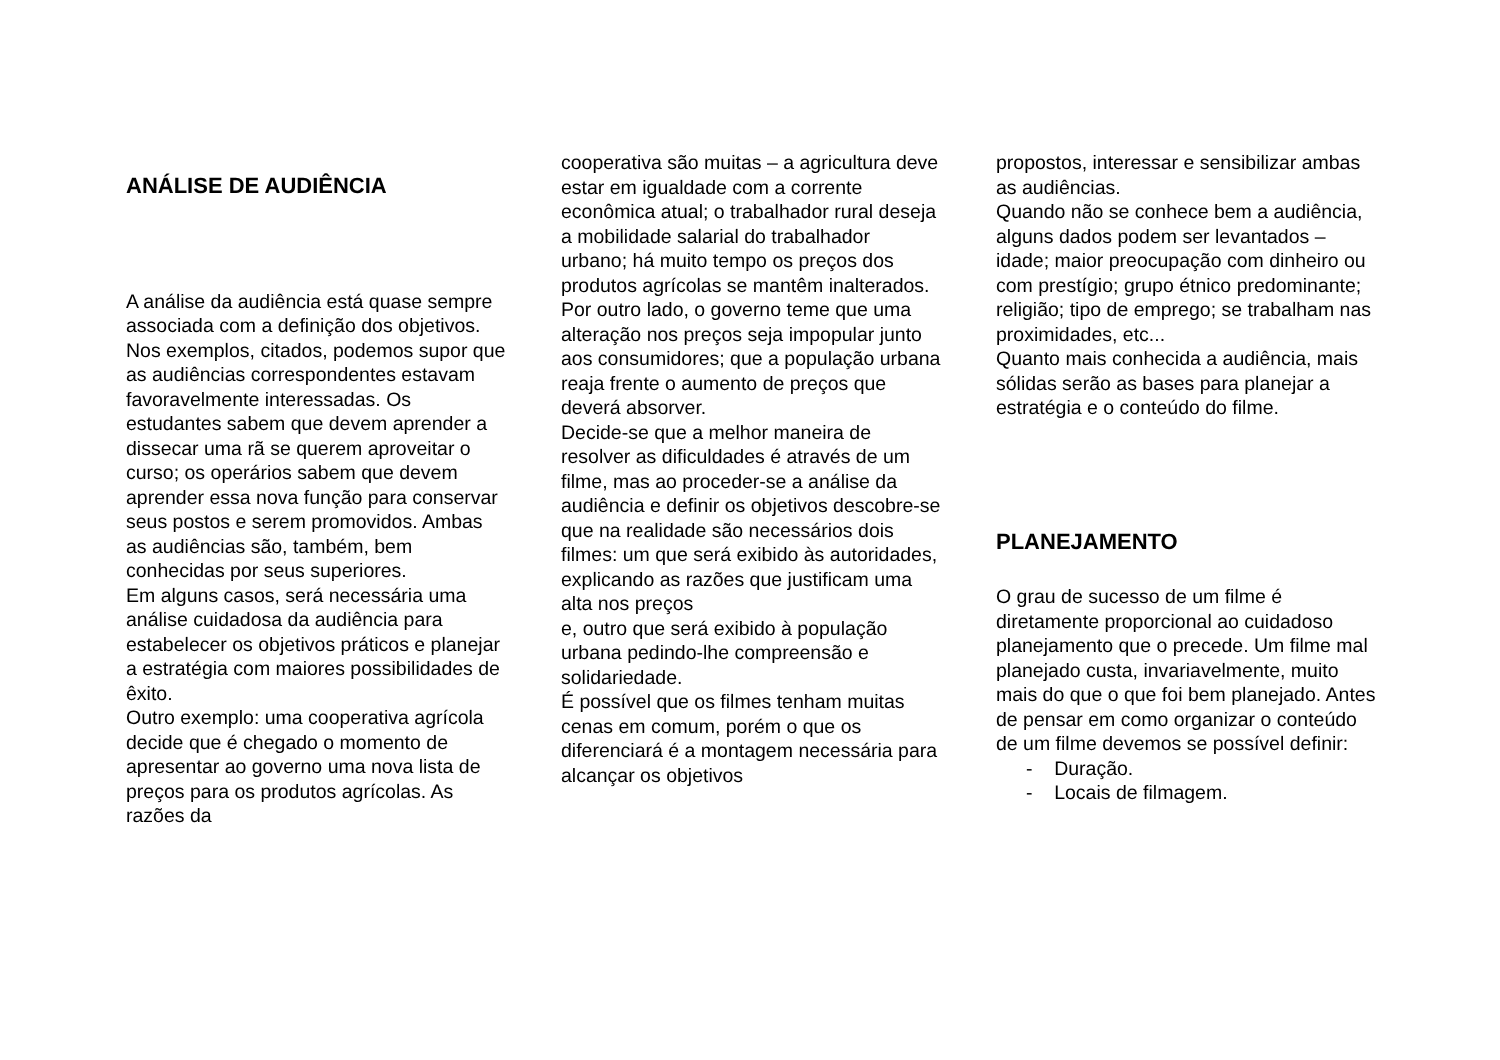ANÁLISE DE AUDIÊNCIA
A análise da audiência está quase sempre associada com a definição dos objetivos.
Nos exemplos, citados, podemos supor que as audiências correspondentes estavam favoravelmente interessadas. Os estudantes sabem que devem aprender a dissecar uma rã se querem aproveitar o curso; os operários sabem que devem aprender essa nova função para conservar seus postos e serem promovidos. Ambas as audiências são, também, bem conhecidas por seus superiores.
Em alguns casos, será necessária uma análise cuidadosa da audiência para estabelecer os objetivos práticos e planejar a estratégia com maiores possibilidades de êxito.
Outro exemplo: uma cooperativa agrícola decide que é chegado o momento de apresentar ao governo uma nova lista de preços para os produtos agrícolas. As razões da
cooperativa são muitas – a agricultura deve estar em igualdade com a corrente econômica atual; o trabalhador rural deseja a mobilidade salarial do trabalhador urbano; há muito tempo os preços dos produtos agrícolas se mantêm inalterados. Por outro lado, o governo teme que uma alteração nos preços seja impopular junto aos consumidores; que a população urbana reaja frente o aumento de preços que deverá absorver.
Decide-se que a melhor maneira de resolver as dificuldades é através de um filme, mas ao proceder-se a análise da audiência e definir os objetivos descobre-se que na realidade são necessários dois filmes: um que será exibido às autoridades, explicando as razões que justificam uma alta nos preços
e, outro que será exibido à população urbana pedindo-lhe compreensão e solidariedade.
É possível que os filmes tenham muitas cenas em comum, porém o que os diferenciará é a montagem necessária para alcançar os objetivos
propostos, interessar e sensibilizar ambas as audiências.
Quando não se conhece bem a audiência, alguns dados podem ser levantados – idade; maior preocupação com dinheiro ou com prestígio; grupo étnico predominante; religião; tipo de emprego; se trabalham nas proximidades, etc...
Quanto mais conhecida a audiência, mais sólidas serão as bases para planejar a estratégia e o conteúdo do filme.
PLANEJAMENTO
O grau de sucesso de um filme é diretamente proporcional ao cuidadoso planejamento que o precede. Um filme mal planejado custa, invariavelmente, muito mais do que o que foi bem planejado. Antes de pensar em como organizar o conteúdo de um filme devemos se possível definir:
- Duração.
- Locais de filmagem.